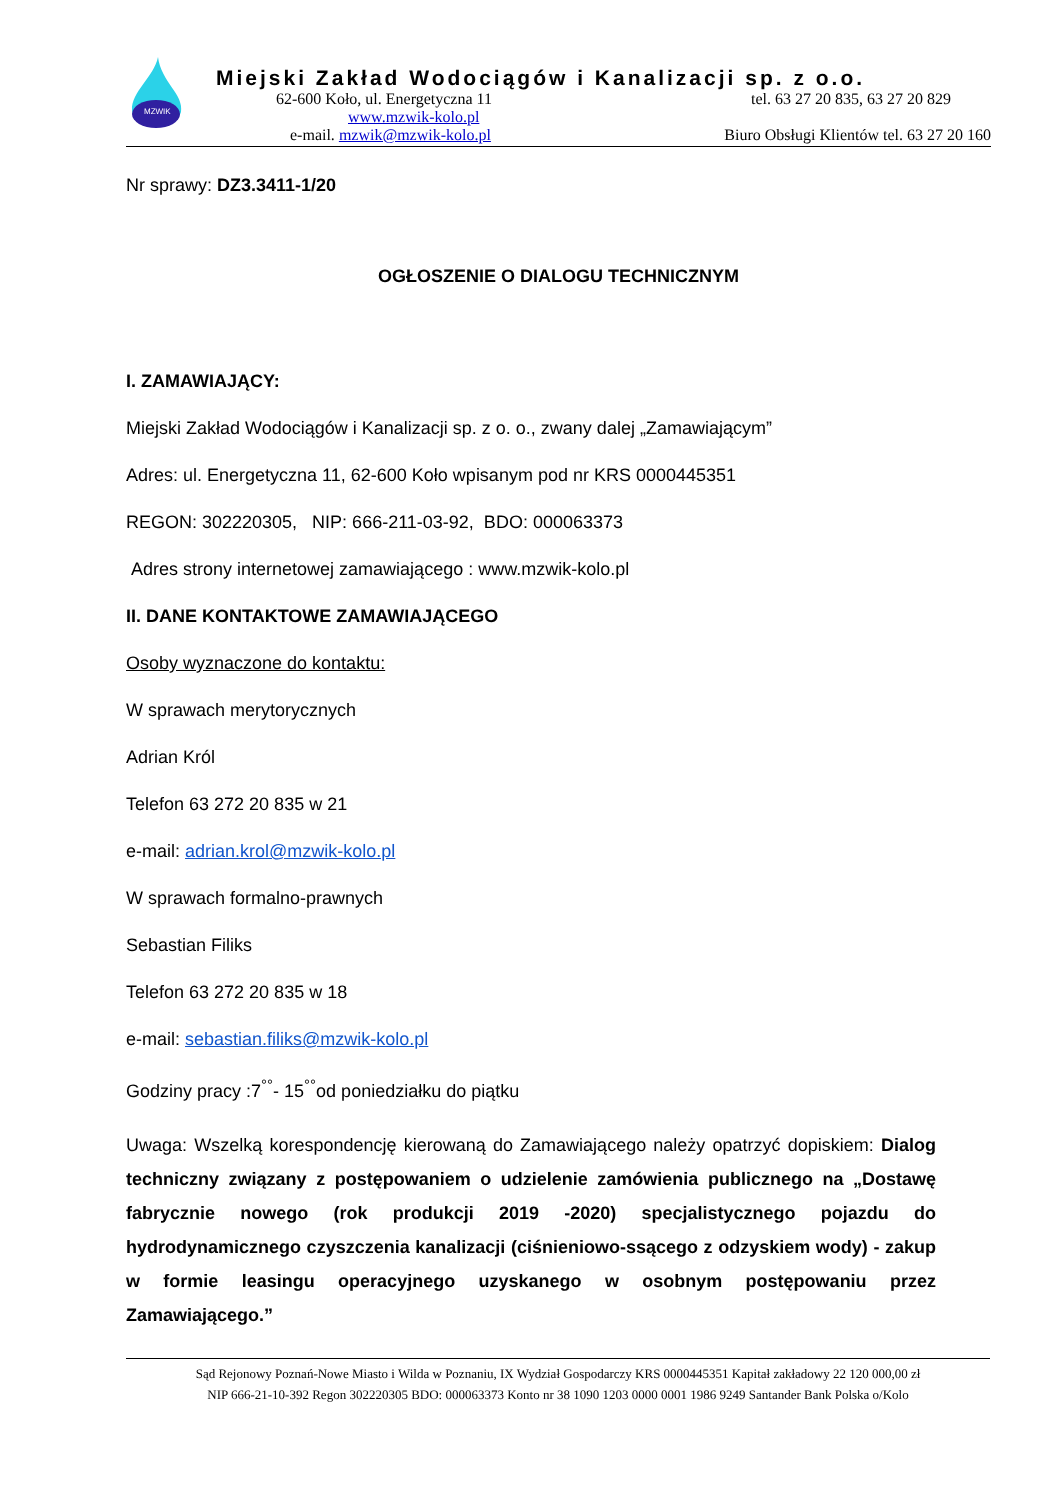MZWIK
Miejski Zakład Wodociągów i Kanalizacji sp. z o.o.
62-600 Koło, ul. Energetyczna 11 tel. 63 27 20 835, 63 27 20 829
www.mzwik-kolo.pl
e-mail. mzwik@mzwik-kolo.pl Biuro Obsługi Klientów tel. 63 27 20 160
Nr sprawy: DZ3.3411-1/20
OGŁOSZENIE O DIALOGU TECHNICZNYM
I. ZAMAWIAJĄCY:
Miejski Zakład Wodociągów i Kanalizacji sp. z o. o., zwany dalej „Zamawiającym”
Adres: ul. Energetyczna 11, 62-600 Koło wpisanym pod nr KRS 0000445351
REGON: 302220305, NIP: 666-211-03-92, BDO: 000063373
Adres strony internetowej zamawiającego : www.mzwik-kolo.pl
II. DANE KONTAKTOWE ZAMAWIAJĄCEGO
Osoby wyznaczone do kontaktu:
W sprawach merytorycznych
Adrian Król
Telefon 63 272 20 835 w 21
e-mail: adrian.krol@mzwik-kolo.pl
W sprawach formalno-prawnych
Sebastian Filiks
Telefon 63 272 20 835 w 18
e-mail: sebastian.filiks@mzwik-kolo.pl
Godziny pracy :7<sup>°°</sup>- 15<sup>°°</sup>od poniedziałku do piątku
Uwaga: Wszelką korespondencję kierowaną do Zamawiającego należy opatrzyć dopiskiem: Dialog techniczny związany z postępowaniem o udzielenie zamówienia publicznego na „Dostawę fabrycznie nowego (rok produkcji 2019 -2020) specjalistycznego pojazdu do hydrodynamicznego czyszczenia kanalizacji (ciśnieniowo-ssącego z odzyskiem wody) - zakup w formie leasingu operacyjnego uzyskanego w osobnym postępowaniu przez Zamawiającego.”
Sąd Rejonowy Poznań-Nowe Miasto i Wilda w Poznaniu, IX Wydział Gospodarczy KRS 0000445351 Kapitał zakładowy 22 120 000,00 zł
NIP 666-21-10-392 Regon 302220305 BDO: 000063373 Konto nr 38 1090 1203 0000 0001 1986 9249 Santander Bank Polska o/Kolo